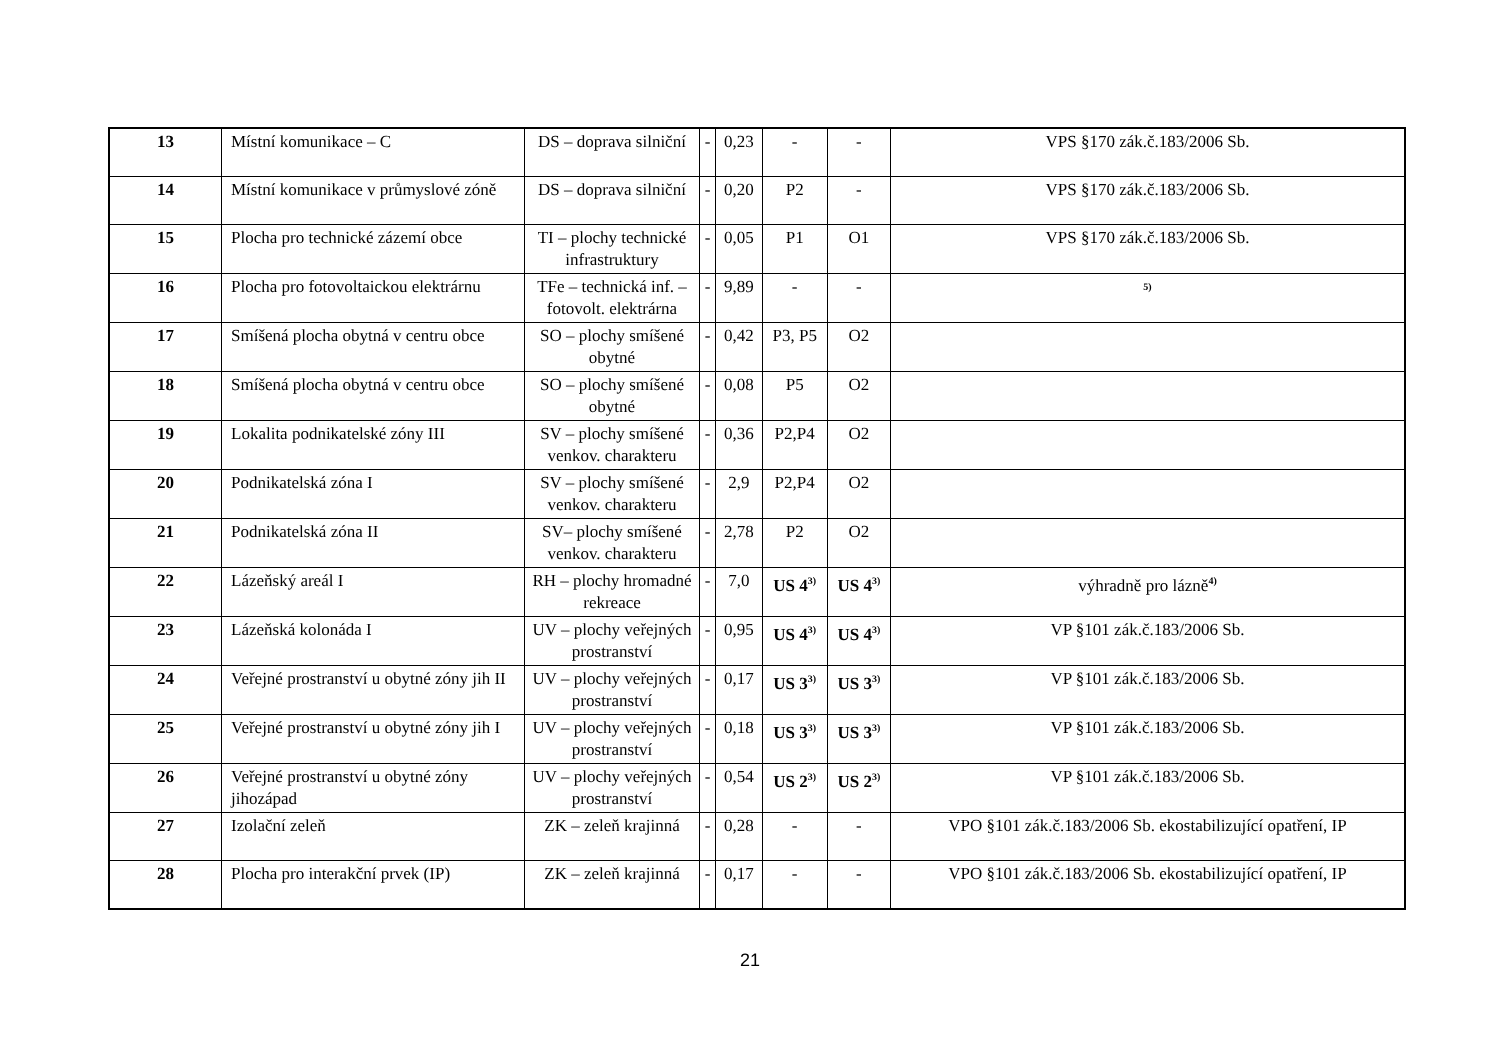| 13 | Místní komunikace – C | DS – doprava silniční | - | 0,23 | - | - | VPS §170 zák.č.183/2006 Sb. |
| 14 | Místní komunikace v průmyslové zóně | DS – doprava silniční | - | 0,20 | P2 | - | VPS §170 zák.č.183/2006 Sb. |
| 15 | Plocha pro technické zázemí obce | TI – plochy technické infrastruktury | - | 0,05 | P1 | O1 | VPS §170 zák.č.183/2006 Sb. |
| 16 | Plocha pro fotovoltaickou elektrárnu | TFe – technická inf. – fotovolt. elektrárna | - | 9,89 | - | - | <sup>5)</sup> |
| 17 | Smíšená plocha obytná v centru obce | SO – plochy smíšené obytné | - | 0,42 | P3, P5 | O2 | |
| 18 | Smíšená plocha obytná v centru obce | SO – plochy smíšené obytné | - | 0,08 | P5 | O2 | |
| 19 | Lokalita podnikatelské zóny III | SV – plochy smíšené venkov. charakteru | - | 0,36 | P2,P4 | O2 | |
| 20 | Podnikatelská zóna I | SV – plochy smíšené venkov. charakteru | - | 2,9 | P2,P4 | O2 | |
| 21 | Podnikatelská zóna II | SV– plochy smíšené venkov. charakteru | - | 2,78 | P2 | O2 | |
| 22 | Lázeňský areál I | RH – plochy hromadné rekreace | - | 7,0 | US 4<sup>3)</sup> | US 4<sup>3)</sup> | výhradně pro lázně<sup>4)</sup> |
| 23 | Lázeňská kolonáda I | UV – plochy veřejných prostranství | - | 0,95 | US 4<sup>3)</sup> | US 4<sup>3)</sup> | VP §101 zák.č.183/2006 Sb. |
| 24 | Veřejné prostranství u obytné zóny jih II | UV – plochy veřejných prostranství | - | 0,17 | US 3<sup>3)</sup> | US 3<sup>3)</sup> | VP §101 zák.č.183/2006 Sb. |
| 25 | Veřejné prostranství u obytné zóny jih I | UV – plochy veřejných prostranství | - | 0,18 | US 3<sup>3)</sup> | US 3<sup>3)</sup> | VP §101 zák.č.183/2006 Sb. |
| 26 | Veřejné prostranství u obytné zóny jihozápad | UV – plochy veřejných prostranství | - | 0,54 | US 2<sup>3)</sup> | US 2<sup>3)</sup> | VP §101 zák.č.183/2006 Sb. |
| 27 | Izolační zeleň | ZK – zeleň krajinná | - | 0,28 | - | - | VPO §101 zák.č.183/2006 Sb. ekostabilizující opatření, IP |
| 28 | Plocha pro interakční prvek (IP) | ZK – zeleň krajinná | - | 0,17 | - | - | VPO §101 zák.č.183/2006 Sb. ekostabilizující opatření, IP |
21